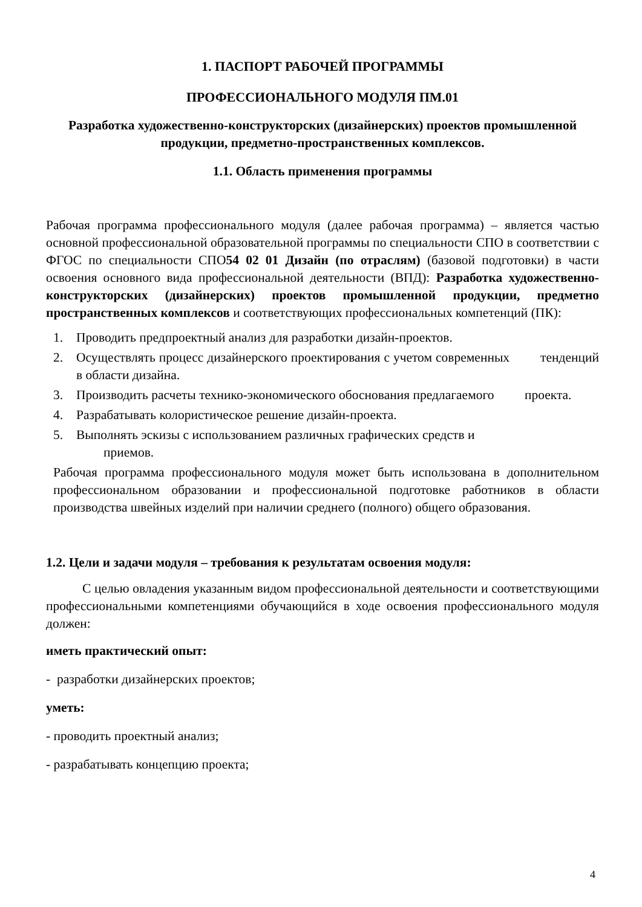1. ПАСПОРТ РАБОЧЕЙ ПРОГРАММЫ
ПРОФЕССИОНАЛЬНОГО МОДУЛЯ ПМ.01
Разработка художественно-конструкторских (дизайнерских) проектов промышленной продукции, предметно-пространственных комплексов.
1.1. Область применения программы
Рабочая программа профессионального модуля (далее рабочая программа) – является частью основной профессиональной образовательной программы по специальности СПО в соответствии с ФГОС по специальности СПО54 02 01 Дизайн (по отраслям) (базовой подготовки) в части освоения основного вида профессиональной деятельности (ВПД): Разработка художественно-конструкторских (дизайнерских) проектов промышленной продукции, предметно пространственных комплексов и соответствующих профессиональных компетенций (ПК):
1. Проводить предпроектный анализ для разработки дизайн-проектов.
2. Осуществлять процесс дизайнерского проектирования с учетом современных тенденций в области дизайна.
3. Производить расчеты технико-экономического обоснования предлагаемого проекта.
4. Разрабатывать колористическое решение дизайн-проекта.
5. Выполнять эскизы с использованием различных графических средств и
приемов.
Рабочая программа профессионального модуля может быть использована в дополнительном профессиональном образовании и профессиональной подготовке работников в области производства швейных изделий при наличии среднего (полного) общего образования.
1.2. Цели и задачи модуля – требования к результатам освоения модуля:
С целью овладения указанным видом профессиональной деятельности и соответствующими профессиональными компетенциями обучающийся в ходе освоения профессионального модуля должен:
иметь практический опыт:
- разработки дизайнерских проектов;
уметь:
- проводить проектный анализ;
- разрабатывать концепцию проекта;
4